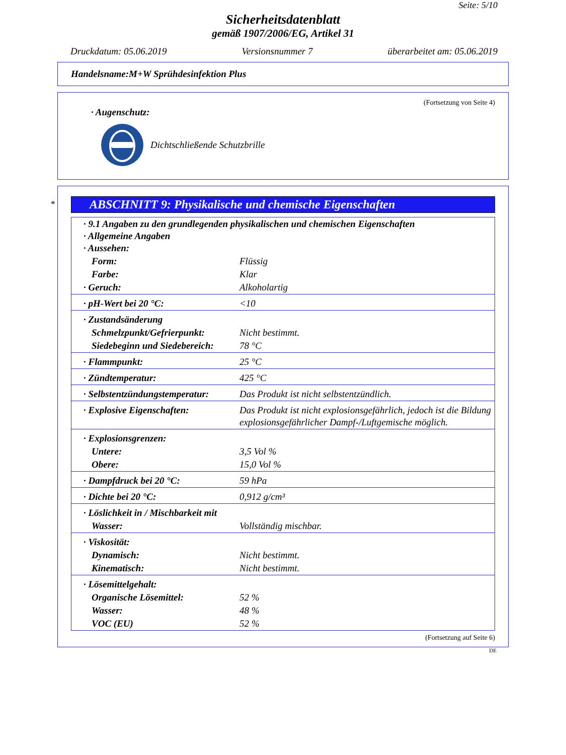Seite: 5/10
Sicherheitsdatenblatt
gemäß 1907/2006/EG, Artikel 31
Druckdatum: 05.06.2019 Versionsnummer 7 überarbeitet am: 05.06.2019
Handelsname:M+W Sprühdesinfektion Plus
(Fortsetzung von Seite 4)
· Augenschutz:
Dichtschließende Schutzbrille
*
ABSCHNITT 9: Physikalische und chemische Eigenschaften
| · 9.1 Angaben zu den grundlegenden physikalischen und chemischen Eigenschaften · Allgemeine Angaben · Aussehen: | |
| Form: | Flüssig |
| Farbe: | Klar |
| · Geruch: | Alkoholartig |
| · pH-Wert bei 20 °C: | <10 |
| · Zustandsänderung | |
| Schmelzpunkt/Gefrierpunkt: | Nicht bestimmt. |
| Siedebeginn und Siedebereich: | 78 °C |
| · Flammpunkt: | 25 °C |
| · Zündtemperatur: | 425 °C |
| · Selbstentzündungstemperatur: | Das Produkt ist nicht selbstentzündlich. |
| · Explosive Eigenschaften: | Das Produkt ist nicht explosionsgefährlich, jedoch ist die Bildung explosionsgefährlicher Dampf-/Luftgemische möglich. |
| · Explosionsgrenzen: | |
| Untere: | 3,5 Vol % |
| Obere: | 15,0 Vol % |
| · Dampfdruck bei 20 °C: | 59 hPa |
| · Dichte bei 20 °C: | 0,912 g/cm³ |
| · Löslichkeit in / Mischbarkeit mit | |
| Wasser: | Vollständig mischbar. |
| · Viskosität: | |
| Dynamisch: | Nicht bestimmt. |
| Kinematisch: | Nicht bestimmt. |
| · Lösemittelgehalt: | |
| Organische Lösemittel: | 52 % |
| Wasser: | 48 % |
| VOC (EU) | 52 % |
(Fortsetzung auf Seite 6)
DE